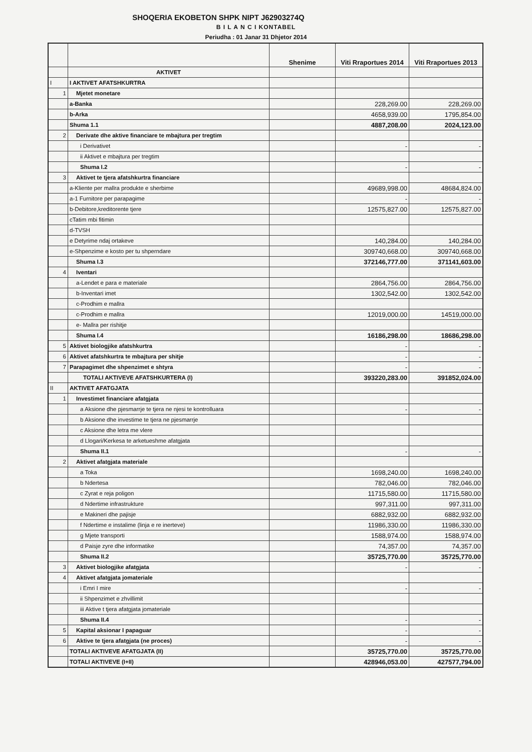SHOQERIA EKOBETON SHPK NIPT J62903274Q
B I L A N C I KONTABEL
Periudha : 01 Janar 31 Dhjetor 2014
| | | Shenime | Viti Rraportues 2014 | Viti Rraportues 2013 |
| --- | --- | --- | --- | --- |
| | AKTIVET | | | |
| I | I AKTIVET AFATSHKURTRA | | | |
| 1 | Mjetet monetare | | | |
| | a-Banka | | 228,269.00 | 228,269.00 |
| | b-Arka | | 4658,939.00 | 1795,854.00 |
| | Shuma 1.1 | | 4887,208.00 | 2024,123.00 |
| 2 | Derivate dhe aktive financiare te mbajtura per tregtim | | | |
| | i Derivativet | | - | - |
| | ii Aktivet e mbajtura per tregtim | | | |
| | Shuma I.2 | | - | - |
| 3 | Aktivet te tjera afatshkurtra financiare | | | |
| | a-Kliente per mallra produkte e sherbime | | 49689,998.00 | 48684,824.00 |
| | a-1 Furnitore per parapagime | | - | - |
| | b-Debitore,kreditorente tjere | | 12575,827.00 | 12575,827.00 |
| | cTatim mbi fitimin | | | |
| | d-TVSH | | | |
| | e Detyrime ndaj ortakeve | | 140,284.00 | 140,284.00 |
| | e-Shpenzime e kosto per tu shperndare | | 309740,668.00 | 309740,668.00 |
| | Shuma I.3 | | 372146,777.00 | 371141,603.00 |
| 4 | Iventari | | | |
| | a-Lendet e para e materiale | | 2864,756.00 | 2864,756.00 |
| | b-Inventari imet | | 1302,542.00 | 1302,542.00 |
| | c-Prodhim e mallra | | | |
| | c-Prodhim e mallra | | 12019,000.00 | 14519,000.00 |
| | e- Mallra per rishitje | | | |
| | Shuma I.4 | | 16186,298.00 | 18686,298.00 |
| 5 | Aktivet biologjike afatshkurtra | | - | - |
| 6 | Aktivet afatshkurtra te mbajtura per shitje | | - | - |
| 7 | Parapagimet dhe shpenzimet e shtyra | | - | - |
| | TOTALI AKTIVEVE AFATSHKURTERA (I) | | 393220,283.00 | 391852,024.00 |
| II | AKTIVET AFATGJATA | | | |
| 1 | Investimet financiare afatgjata | | | |
| | a Aksione dhe pjesmarrje te tjera ne njesi te kontrolluara | | - | - |
| | b Aksione dhe investime te tjera ne pjesmarrje | | | |
| | c Aksione dhe letra me vlere | | | |
| | d Llogari/Kerkesa te arketueshme afatgjata | | | |
| | Shuma II.1 | | - | - |
| 2 | Aktivet afatgjata materiale | | | |
| | a Toka | | 1698,240.00 | 1698,240.00 |
| | b Ndertesa | | 782,046.00 | 782,046.00 |
| | c Zyrat e reja poligon | | 11715,580.00 | 11715,580.00 |
| | d Ndertime infrastrukture | | 997,311.00 | 997,311.00 |
| | e Makineri dhe pajisje | | 6882,932.00 | 6882,932.00 |
| | f Ndertime e instalime (linja e re inerteve) | | 11986,330.00 | 11986,330.00 |
| | g Mjete transporti | | 1588,974.00 | 1588,974.00 |
| | d Paisje zyre dhe informatike | | 74,357.00 | 74,357.00 |
| | Shuma II.2 | | 35725,770.00 | 35725,770.00 |
| 3 | Aktivet biologjike afatgjata | | - | - |
| 4 | Aktivet afatgjata jomateriale | | | |
| | i Emri I mire | | - | - |
| | ii Shpenzimet e zhvillimit | | | |
| | iii Aktive t tjera afatgjata jomateriale | | | |
| | Shuma II.4 | | - | - |
| 5 | Kapital aksionar I papaguar | | - | - |
| 6 | Aktive te tjera afatgjata (ne proces) | | - | - |
| | TOTALI AKTIVEVE AFATGJATA (II) | | 35725,770.00 | 35725,770.00 |
| | TOTALI AKTIVEVE (I+II) | | 428946,053.00 | 427577,794.00 |